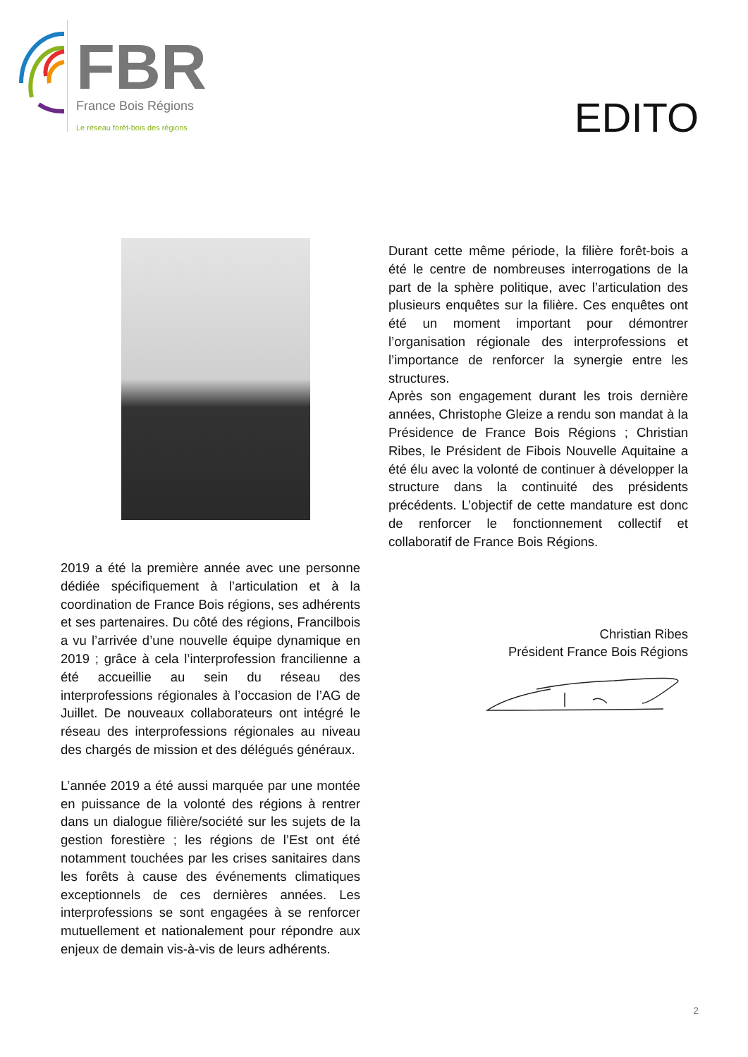FBR
France Bois Régions
Le réseau forêt-bois des régions
EDITO
2019 a été la première année avec une personne dédiée spécifiquement à l’articulation et à la coordination de France Bois régions, ses adhérents et ses partenaires. Du côté des régions, Francilbois a vu l’arrivée d’une nouvelle équipe dynamique en 2019 ; grâce à cela l’interprofession francilienne a été accueillie au sein du réseau des interprofessions régionales à l’occasion de l’AG de Juillet. De nouveaux collaborateurs ont intégré le réseau des interprofessions régionales au niveau des chargés de mission et des délégués généraux.
L’année 2019 a été aussi marquée par une montée en puissance de la volonté des régions à rentrer dans un dialogue filière/société sur les sujets de la gestion forestière ; les régions de l’Est ont été notamment touchées par les crises sanitaires dans les forêts à cause des événements climatiques exceptionnels de ces dernières années. Les interprofessions se sont engagées à se renforcer mutuellement et nationalement pour répondre aux enjeux de demain vis-à-vis de leurs adhérents.
Durant cette même période, la filière forêt-bois a été le centre de nombreuses interrogations de la part de la sphère politique, avec l’articulation des plusieurs enquêtes sur la filière. Ces enquêtes ont été un moment important pour démontrer l’organisation régionale des interprofessions et l’importance de renforcer la synergie entre les structures.
Après son engagement durant les trois dernière années, Christophe Gleize a rendu son mandat à la Présidence de France Bois Régions ; Christian Ribes, le Président de Fibois Nouvelle Aquitaine a été élu avec la volonté de continuer à développer la structure dans la continuité des présidents précédents. L’objectif de cette mandature est donc de renforcer le fonctionnement collectif et collaboratif de France Bois Régions.
Christian Ribes
Président France Bois Régions
2